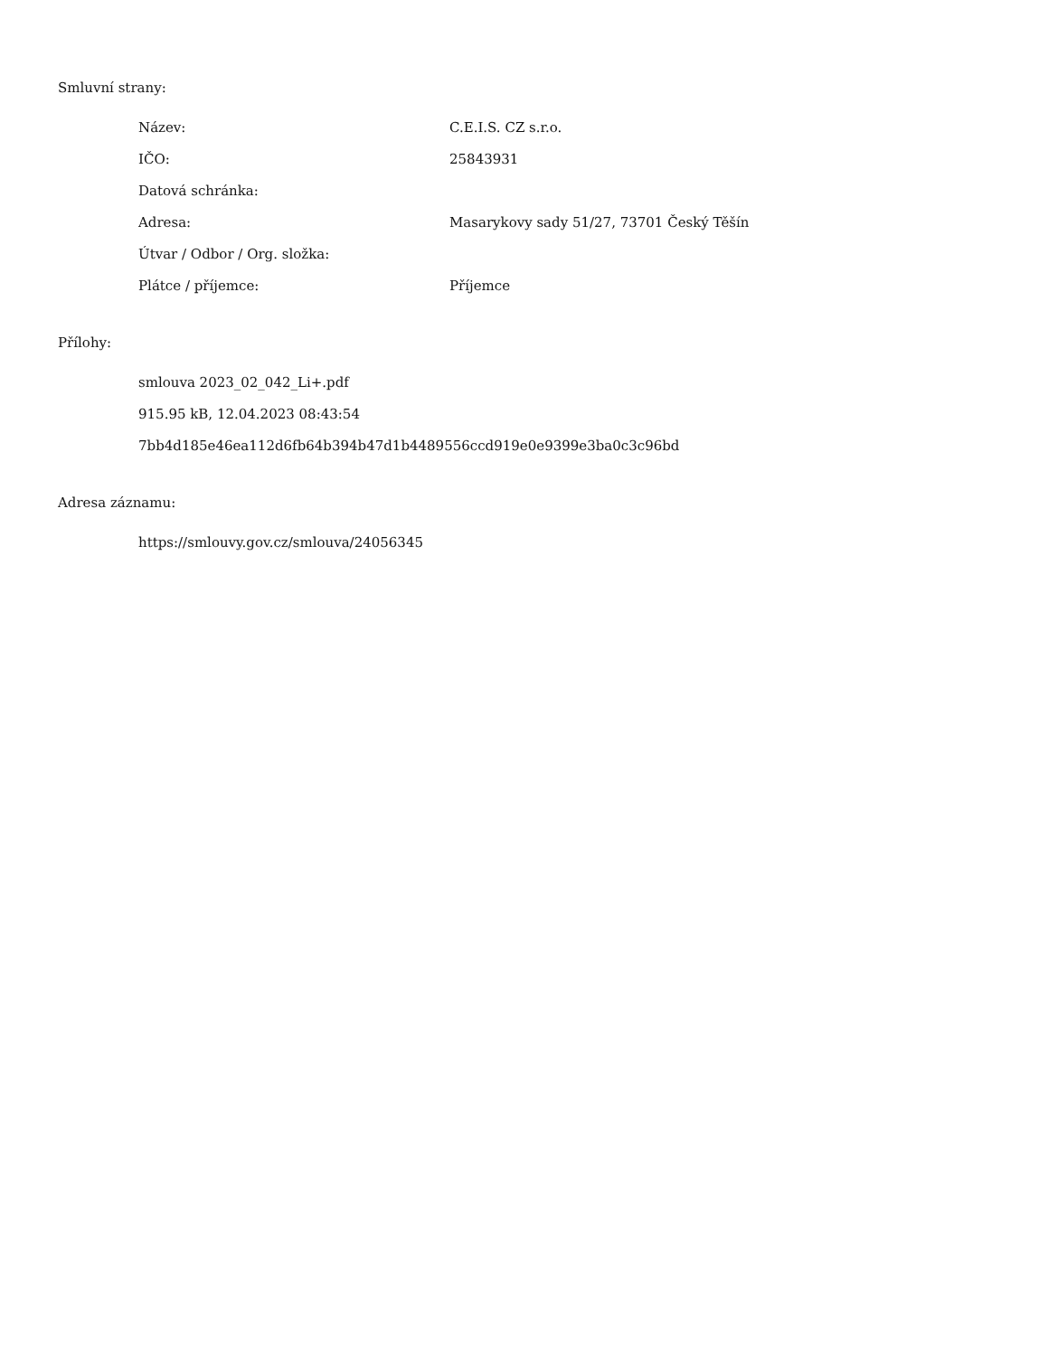Smluvní strany:
| Název: | C.E.I.S. CZ s.r.o. |
| IČO: | 25843931 |
| Datová schránka: | |
| Adresa: | Masarykovy sady 51/27, 73701 Český Těšín |
| Útvar / Odbor / Org. složka: | |
| Plátce / příjemce: | Příjemce |
Přílohy:
smlouva 2023_02_042_Li+.pdf
915.95 kB, 12.04.2023 08:43:54
7bb4d185e46ea112d6fb64b394b47d1b4489556ccd919e0e9399e3ba0c3c96bd
Adresa záznamu:
https://smlouvy.gov.cz/smlouva/24056345